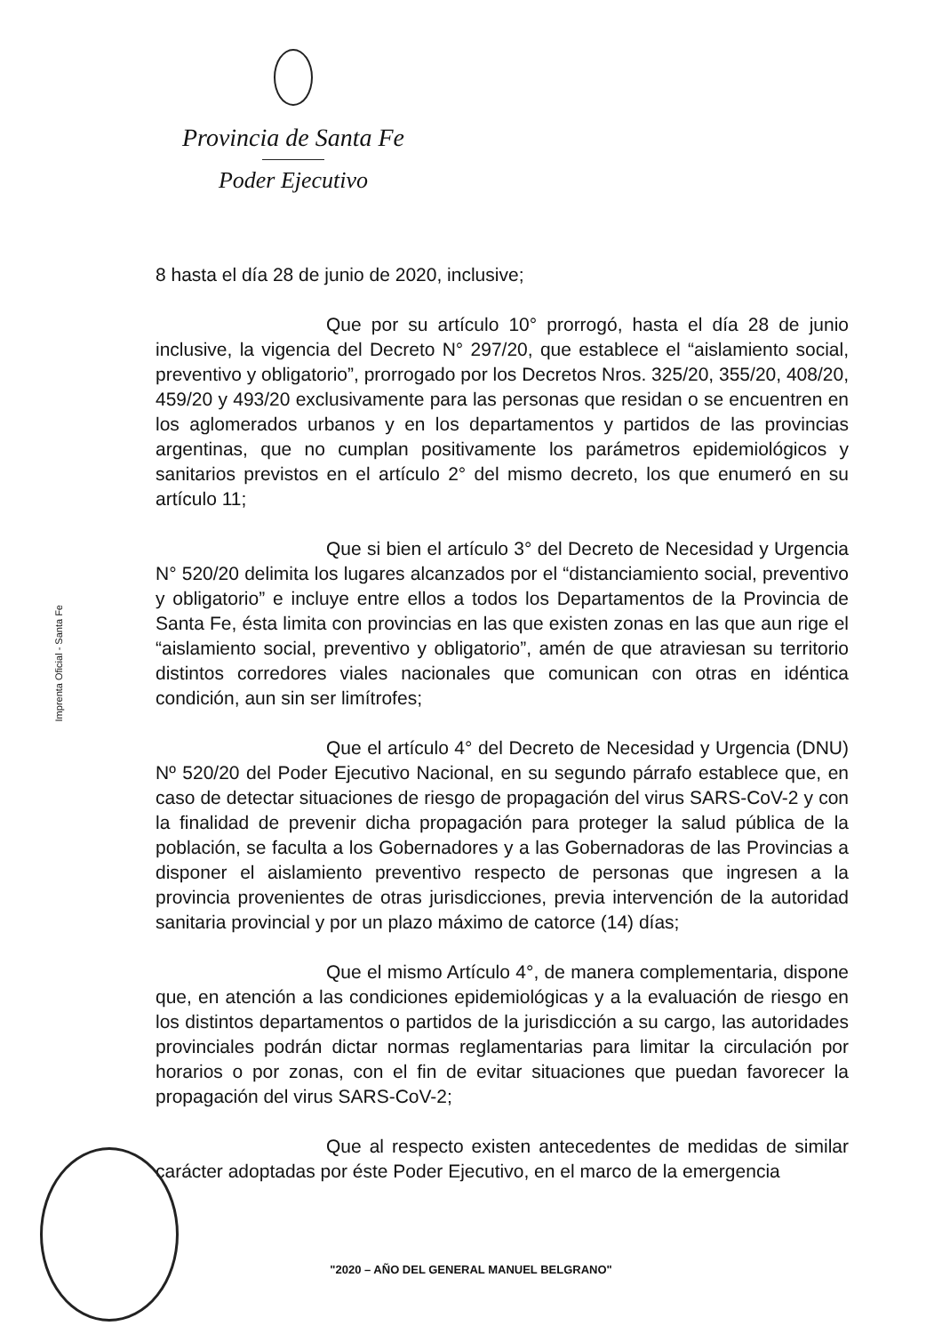Provincia de Santa Fe
Poder Ejecutivo
Imprenta Oficial - Santa Fe
8 hasta el día 28 de junio de 2020, inclusive;
Que por su artículo 10° prorrogó, hasta el día 28 de junio inclusive, la vigencia del Decreto N° 297/20, que establece el “aislamiento social, preventivo y obligatorio”, prorrogado por los Decretos Nros. 325/20, 355/20, 408/20, 459/20 y 493/20 exclusivamente para las personas que residan o se encuentren en los aglomerados urbanos y en los departamentos y partidos de las provincias argentinas, que no cumplan positivamente los parámetros epidemiológicos y sanitarios previstos en el artículo 2° del mismo decreto, los que enumeró en su artículo 11;
Que si bien el artículo 3° del Decreto de Necesidad y Urgencia N° 520/20 delimita los lugares alcanzados por el “distanciamiento social, preventivo y obligatorio” e incluye entre ellos a todos los Departamentos de la Provincia de Santa Fe, ésta limita con provincias en las que existen zonas en las que aun rige el “aislamiento social, preventivo y obligatorio”, amén de que atraviesan su territorio distintos corredores viales nacionales que comunican con otras en idéntica condición, aun sin ser limítrofes;
Que el artículo 4° del Decreto de Necesidad y Urgencia (DNU) Nº 520/20 del Poder Ejecutivo Nacional, en su segundo párrafo establece que, en caso de detectar situaciones de riesgo de propagación del virus SARS-CoV-2 y con la finalidad de prevenir dicha propagación para proteger la salud pública de la población, se faculta a los Gobernadores y a las Gobernadoras de las Provincias a disponer el aislamiento preventivo respecto de personas que ingresen a la provincia provenientes de otras jurisdicciones, previa intervención de la autoridad sanitaria provincial y por un plazo máximo de catorce (14) días;
Que el mismo Artículo 4°, de manera complementaria, dispone que, en atención a las condiciones epidemiológicas y a la evaluación de riesgo en los distintos departamentos o partidos de la jurisdicción a su cargo, las autoridades provinciales podrán dictar normas reglamentarias para limitar la circulación por horarios o por zonas, con el fin de evitar situaciones que puedan favorecer la propagación del virus SARS-CoV-2;
Que al respecto existen antecedentes de medidas de similar carácter adoptadas por éste Poder Ejecutivo, en el marco de la emergencia
"2020 – AÑO DEL GENERAL MANUEL BELGRANO"